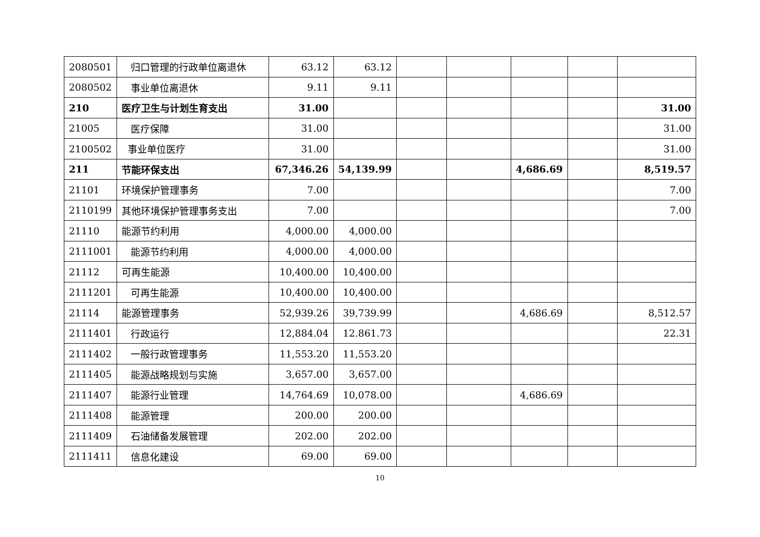| 2080501 | 归口管理的行政单位离退休 | 63.12 | 63.12 | | | | | |
| 2080502 | 事业单位离退休 | 9.11 | 9.11 | | | | | |
| 210 | 医疗卫生与计划生育支出 | 31.00 | | | | | | 31.00 |
| 21005 | 医疗保障 | 31.00 | | | | | | 31.00 |
| 2100502 | 事业单位医疗 | 31.00 | | | | | | 31.00 |
| 211 | 节能环保支出 | 67,346.26 | 54,139.99 | | | 4,686.69 | | 8,519.57 |
| 21101 | 环境保护管理事务 | 7.00 | | | | | | 7.00 |
| 2110199 | 其他环境保护管理事务支出 | 7.00 | | | | | | 7.00 |
| 21110 | 能源节约利用 | 4,000.00 | 4,000.00 | | | | | |
| 2111001 | 能源节约利用 | 4,000.00 | 4,000.00 | | | | | |
| 21112 | 可再生能源 | 10,400.00 | 10,400.00 | | | | | |
| 2111201 | 可再生能源 | 10,400.00 | 10,400.00 | | | | | |
| 21114 | 能源管理事务 | 52,939.26 | 39,739.99 | | | 4,686.69 | | 8,512.57 |
| 2111401 | 行政运行 | 12,884.04 | 12.861.73 | | | | | 22.31 |
| 2111402 | 一般行政管理事务 | 11,553.20 | 11,553.20 | | | | | |
| 2111405 | 能源战略规划与实施 | 3,657.00 | 3,657.00 | | | | | |
| 2111407 | 能源行业管理 | 14,764.69 | 10,078.00 | | | 4,686.69 | | |
| 2111408 | 能源管理 | 200.00 | 200.00 | | | | | |
| 2111409 | 石油储备发展管理 | 202.00 | 202.00 | | | | | |
| 2111411 | 信息化建设 | 69.00 | 69.00 | | | | | |
10